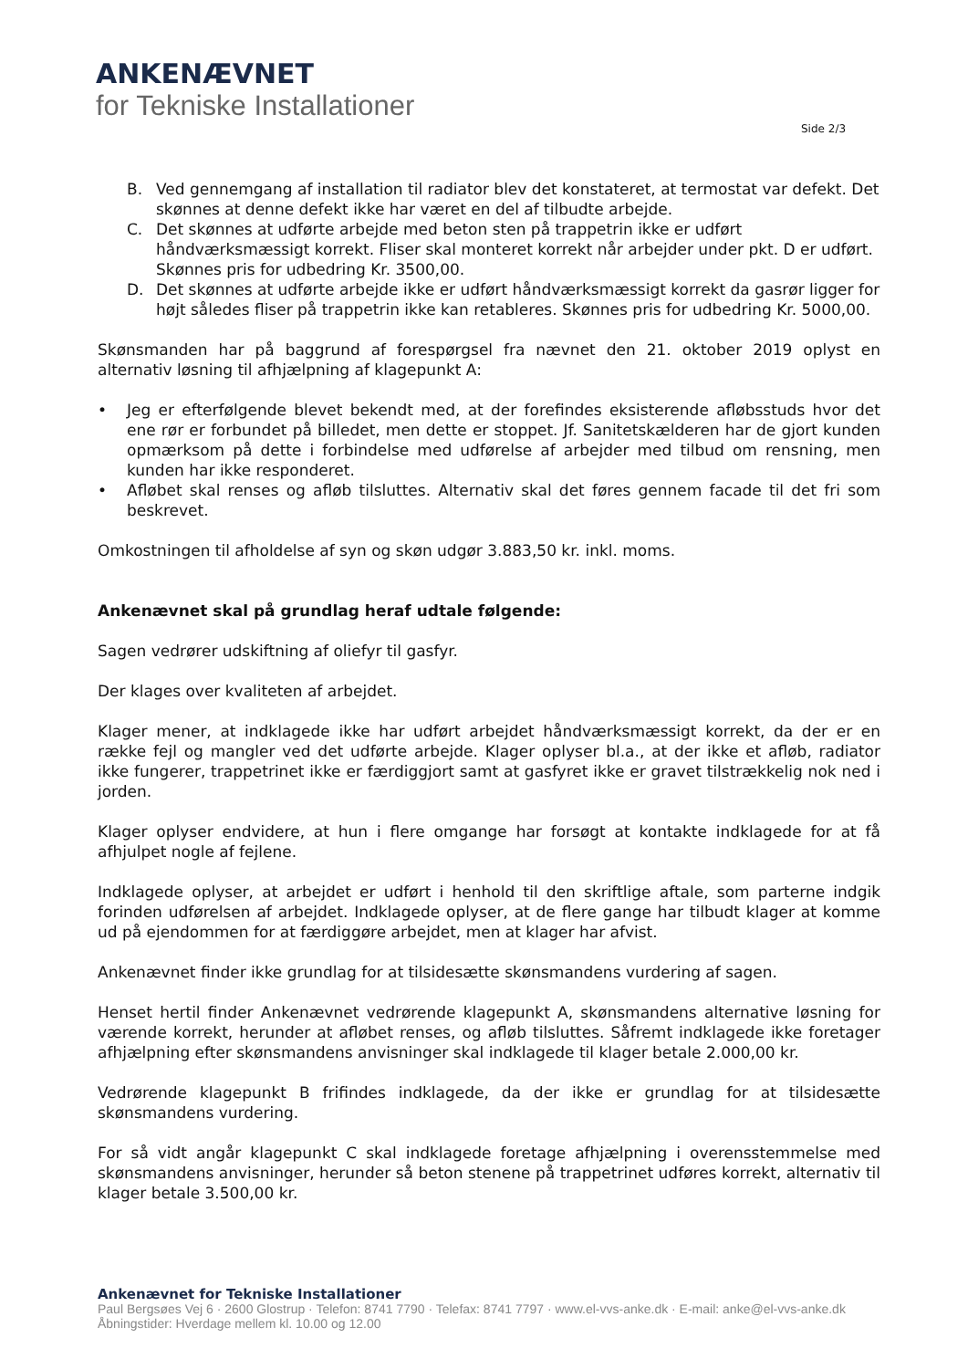ANKENÆVNET
for Tekniske Installationer
Side 2/3
B. Ved gennemgang af installation til radiator blev det konstateret, at termostat var defekt. Det skønnes at denne defekt ikke har været en del af tilbudte arbejde.
C. Det skønnes at udførte arbejde med beton sten på trappetrin ikke er udført håndværksmæssigt korrekt. Fliser skal monteret korrekt når arbejder under pkt. D er udført. Skønnes pris for udbedring Kr. 3500,00.
D. Det skønnes at udførte arbejde ikke er udført håndværksmæssigt korrekt da gasrør ligger for højt således fliser på trappetrin ikke kan retableres. Skønnes pris for udbedring Kr. 5000,00.
Skønsmanden har på baggrund af forespørgsel fra nævnet den 21. oktober 2019 oplyst en alternativ løsning til afhjælpning af klagepunkt A:
• Jeg er efterfølgende blevet bekendt med, at der forefindes eksisterende afløbsstuds hvor det ene rør er forbundet på billedet, men dette er stoppet. Jf. Sanitetskælderen har de gjort kunden opmærksom på dette i forbindelse med udførelse af arbejder med tilbud om rensning, men kunden har ikke responderet.
• Afløbet skal renses og afløb tilsluttes. Alternativ skal det føres gennem facade til det fri som beskrevet.
Omkostningen til afholdelse af syn og skøn udgør 3.883,50 kr. inkl. moms.
Ankenævnet skal på grundlag heraf udtale følgende:
Sagen vedrører udskiftning af oliefyr til gasfyr.
Der klages over kvaliteten af arbejdet.
Klager mener, at indklagede ikke har udført arbejdet håndværksmæssigt korrekt, da der er en række fejl og mangler ved det udførte arbejde. Klager oplyser bl.a., at der ikke et afløb, radiator ikke fungerer, trappetrinet ikke er færdiggjort samt at gasfyret ikke er gravet tilstrækkelig nok ned i jorden.
Klager oplyser endvidere, at hun i flere omgange har forsøgt at kontakte indklagede for at få afhjulpet nogle af fejlene.
Indklagede oplyser, at arbejdet er udført i henhold til den skriftlige aftale, som parterne indgik forinden udførelsen af arbejdet. Indklagede oplyser, at de flere gange har tilbudt klager at komme ud på ejendommen for at færdiggøre arbejdet, men at klager har afvist.
Ankenævnet finder ikke grundlag for at tilsidesætte skønsmandens vurdering af sagen.
Henset hertil finder Ankenævnet vedrørende klagepunkt A, skønsmandens alternative løsning for værende korrekt, herunder at afløbet renses, og afløb tilsluttes. Såfremt indklagede ikke foretager afhjælpning efter skønsmandens anvisninger skal indklagede til klager betale 2.000,00 kr.
Vedrørende klagepunkt B frifindes indklagede, da der ikke er grundlag for at tilsidesætte skønsmandens vurdering.
For så vidt angår klagepunkt C skal indklagede foretage afhjælpning i overensstemmelse med skønsmandens anvisninger, herunder så beton stenene på trappetrinet udføres korrekt, alternativ til klager betale 3.500,00 kr.
Ankenævnet for Tekniske Installationer
Paul Bergsøes Vej 6 · 2600 Glostrup · Telefon: 8741 7790 · Telefax: 8741 7797 · www.el-vvs-anke.dk · E-mail: anke@el-vvs-anke.dk
Åbningstider: Hverdage mellem kl. 10.00 og 12.00